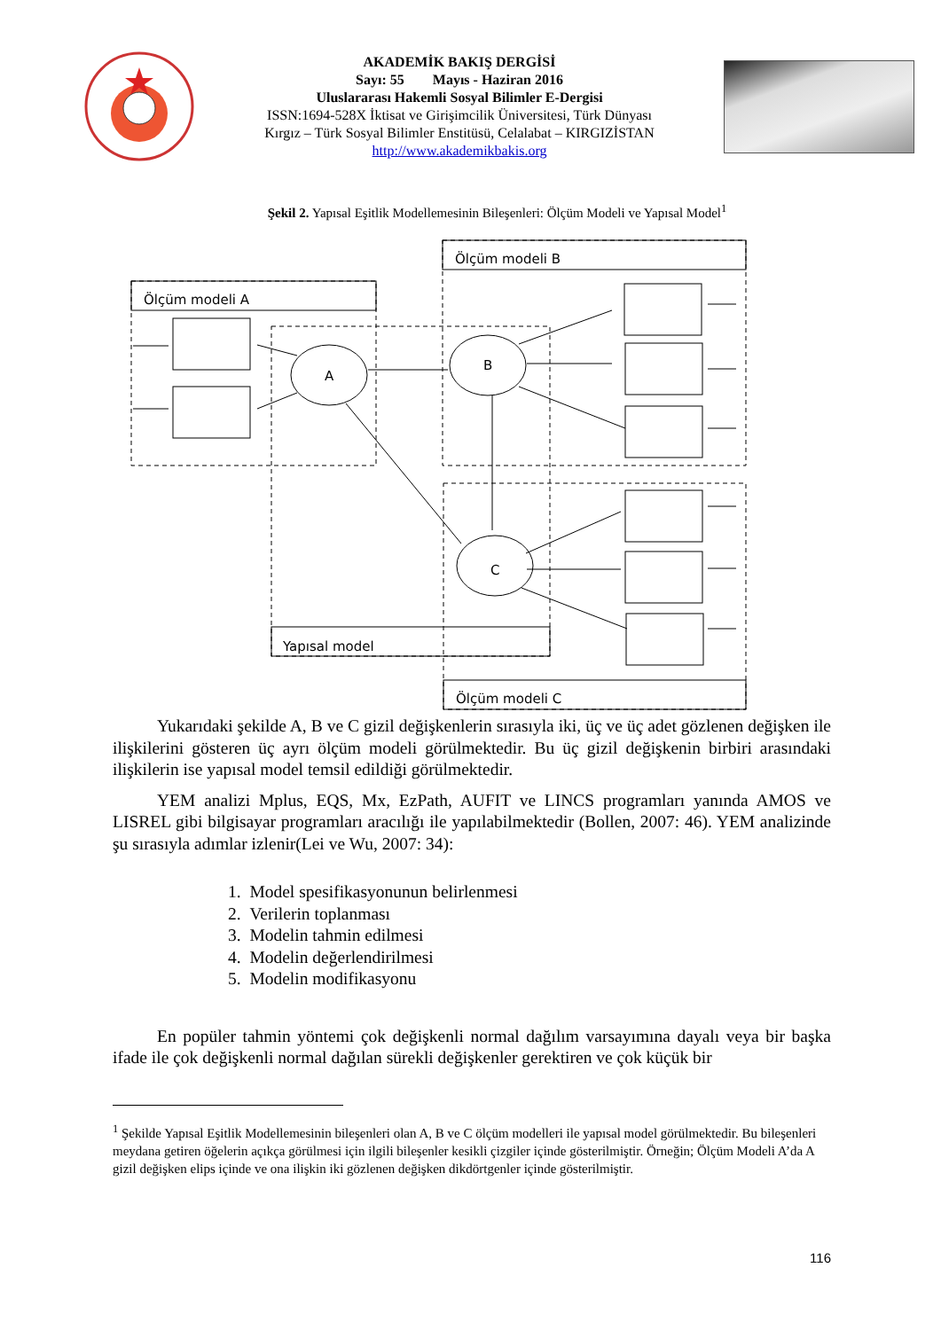AKADEMİK BAKIŞ DERGİSİ
Sayı: 55 Mayıs - Haziran 2016
Uluslararası Hakemli Sosyal Bilimler E-Dergisi
ISSN:1694-528X İktisat ve Girişimcilik Üniversitesi, Türk Dünyası
Kırgız – Türk Sosyal Bilimler Enstitüsü, Celalabat – KIRGIZİSTAN
http://www.akademikbakis.org
Şekil 2. Yapısal Eşitlik Modellemesinin Bileşenleri: Ölçüm Modeli ve Yapısal Model<sup>1</sup>
Ölçüm modeli A
Ölçüm modeli B
Yapısal model
Ölçüm modeli C
A
B
C
Yukarıdaki şekilde A, B ve C gizil değişkenlerin sırasıyla iki, üç ve üç adet gözlenen değişken ile ilişkilerini gösteren üç ayrı ölçüm modeli görülmektedir. Bu üç gizil değişkenin birbiri arasındaki ilişkilerin ise yapısal model temsil edildiği görülmektedir.
YEM analizi Mplus, EQS, Mx, EzPath, AUFIT ve LINCS programları yanında AMOS ve LISREL gibi bilgisayar programları aracılığı ile yapılabilmektedir (Bollen, 2007: 46). YEM analizinde şu sırasıyla adımlar izlenir(Lei ve Wu, 2007: 34):
1. Model spesifikasyonunun belirlenmesi
2. Verilerin toplanması
3. Modelin tahmin edilmesi
4. Modelin değerlendirilmesi
5. Modelin modifikasyonu
En popüler tahmin yöntemi çok değişkenli normal dağılım varsayımına dayalı veya bir başka ifade ile çok değişkenli normal dağılan sürekli değişkenler gerektiren ve çok küçük bir
<sup>1</sup> Şekilde Yapısal Eşitlik Modellemesinin bileşenleri olan A, B ve C ölçüm modelleri ile yapısal model görülmektedir. Bu bileşenleri meydana getiren öğelerin açıkça görülmesi için ilgili bileşenler kesikli çizgiler içinde gösterilmiştir. Örneğin; Ölçüm Modeli A’da A gizil değişken elips içinde ve ona ilişkin iki gözlenen değişken dikdörtgenler içinde gösterilmiştir.
116